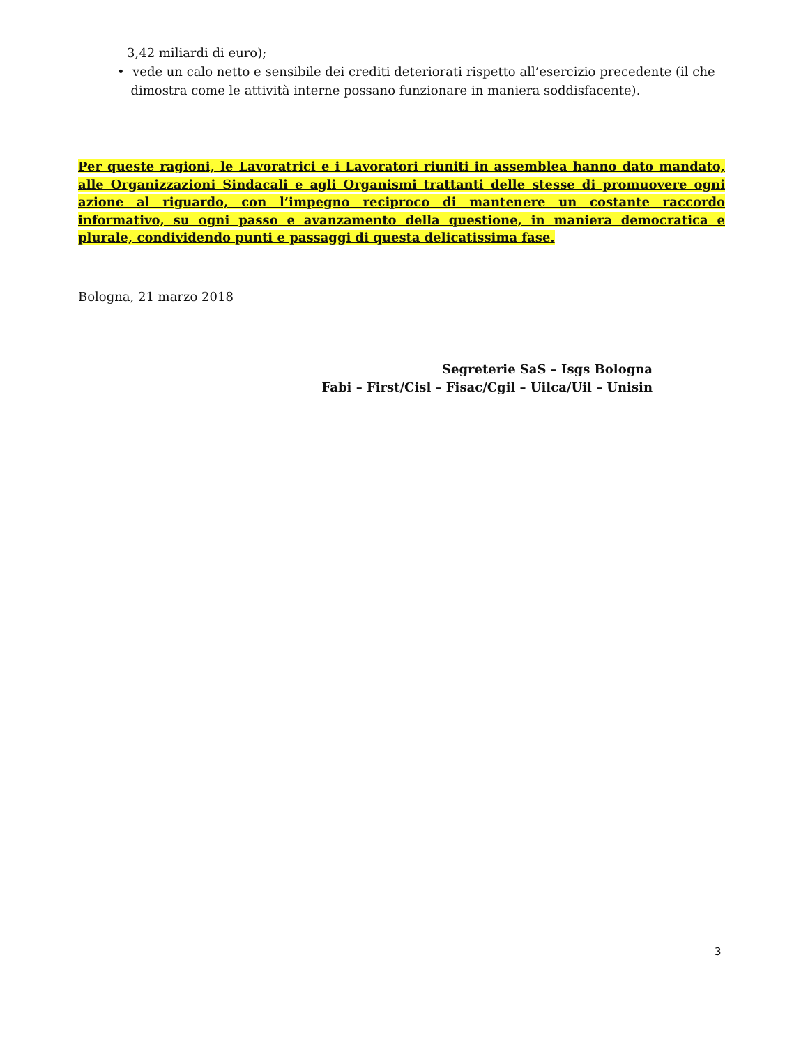3,42 miliardi di euro);
• vede un calo netto e sensibile dei crediti deteriorati rispetto all’esercizio precedente (il che
dimostra come le attività interne possano funzionare in maniera soddisfacente).
Per queste ragioni, le Lavoratrici e i Lavoratori riuniti in assemblea hanno dato mandato, alle Organizzazioni Sindacali e agli Organismi trattanti delle stesse di promuovere ogni azione al riguardo, con l’impegno reciproco di mantenere un costante raccordo informativo, su ogni passo e avanzamento della questione, in maniera democratica e plurale, condividendo punti e passaggi di questa delicatissima fase.
Bologna, 21 marzo 2018
Segreterie SaS – Isgs Bologna
Fabi – First/Cisl – Fisac/Cgil – Uilca/Uil – Unisin
3